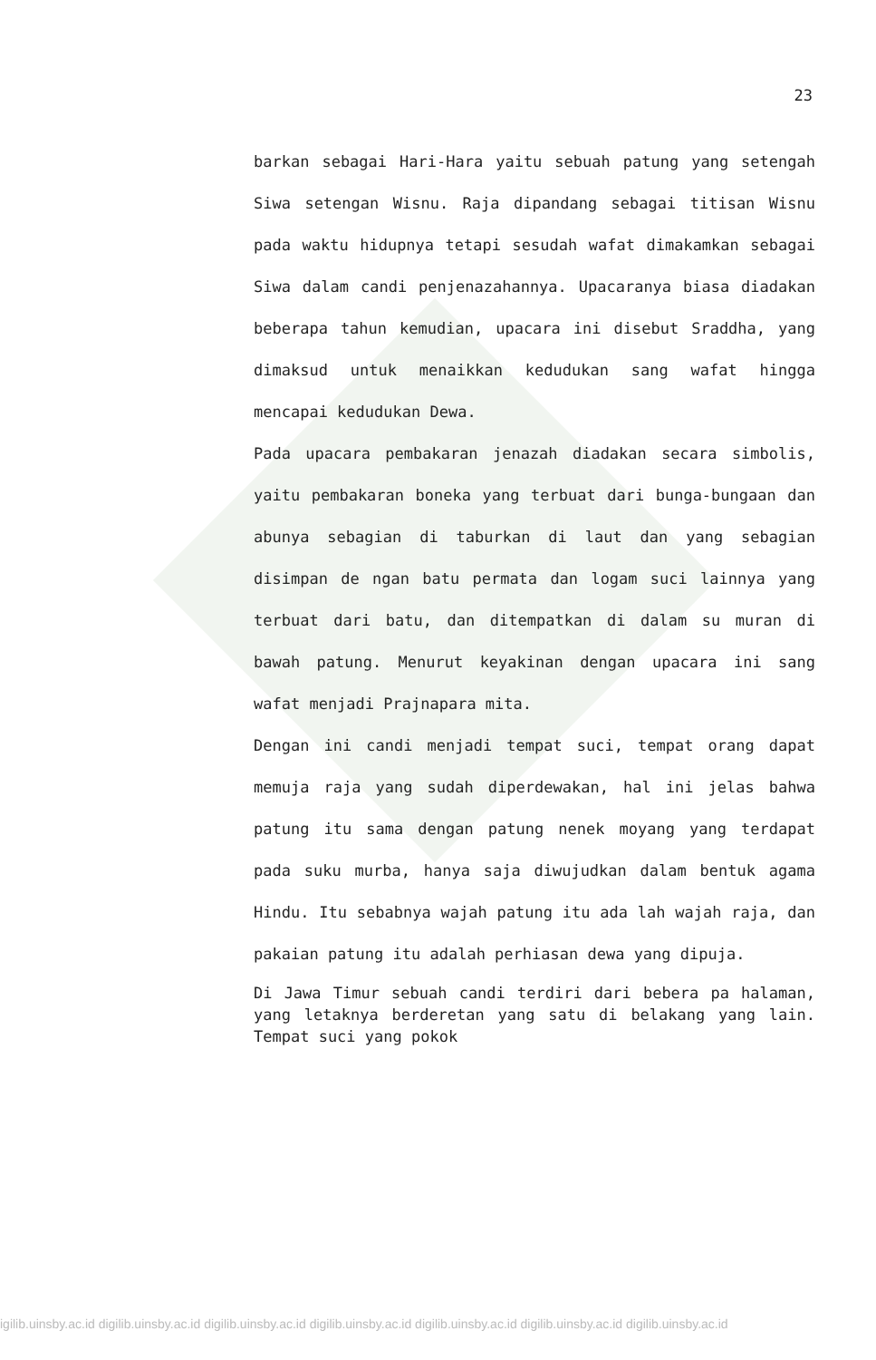23
barkan sebagai Hari-Hara yaitu sebuah patung yang setengah Siwa setengan Wisnu. Raja dipandang sebagai titisan Wisnu pada waktu hidupnya tetapi sesudah wafat dimakamkan sebagai Siwa dalam candi penjenazahannya. Upacaranya biasa diadakan beberapa tahun kemudian, upacara ini disebut Sraddha, yang dimaksud untuk menaikkan kedudukan sang wafat hingga mencapai kedudukan Dewa.
Pada upacara pembakaran jenazah diadakan secara simbolis, yaitu pembakaran boneka yang terbuat dari bunga-bungaan dan abunya sebagian di taburkan di laut dan yang sebagian disimpan de ngan batu permata dan logam suci lainnya yang terbuat dari batu, dan ditempatkan di dalam su muran di bawah patung. Menurut keyakinan dengan upacara ini sang wafat menjadi Prajnapara mita.
Dengan ini candi menjadi tempat suci, tempat orang dapat memuja raja yang sudah diperdewakan, hal ini jelas bahwa patung itu sama dengan patung nenek moyang yang terdapat pada suku murba, hanya saja diwujudkan dalam bentuk agama Hindu. Itu sebabnya wajah patung itu ada lah wajah raja, dan pakaian patung itu adalah perhiasan dewa yang dipuja.
Di Jawa Timur sebuah candi terdiri dari bebera pa halaman, yang letaknya berderetan yang satu di belakang yang lain. Tempat suci yang pokok
igilib.uinsby.ac.id digilib.uinsby.ac.id digilib.uinsby.ac.id digilib.uinsby.ac.id digilib.uinsby.ac.id digilib.uinsby.ac.id digilib.uinsby.ac.id